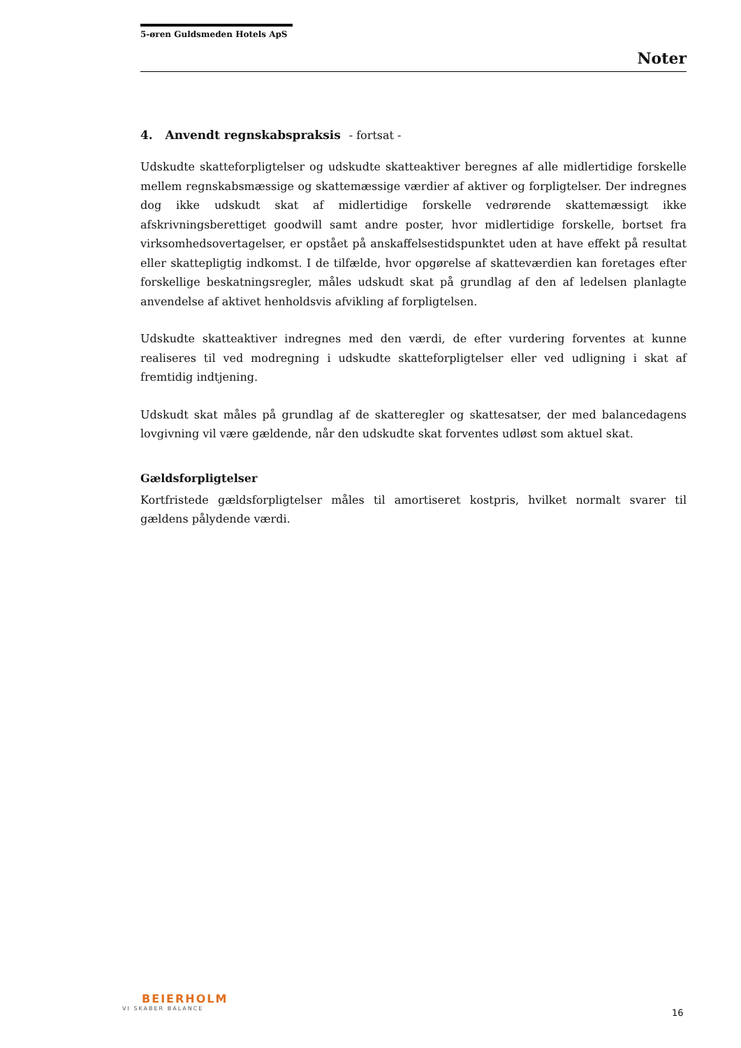5-øren Guldsmeden Hotels ApS
Noter
4. Anvendt regnskabspraksis - fortsat -
Udskudte skatteforpligtelser og udskudte skatteaktiver beregnes af alle midlertidige forskelle mellem regnskabsmæssige og skattemæssige værdier af aktiver og forpligtelser. Der indregnes dog ikke udskudt skat af midlertidige forskelle vedrørende skattemæssigt ikke afskrivningsberettiget goodwill samt andre poster, hvor midlertidige forskelle, bortset fra virksomhedsovertagelser, er opstået på anskaffelsestidspunktet uden at have effekt på resultat eller skattepligtig indkomst. I de tilfælde, hvor opgørelse af skatteværdien kan foretages efter forskellige beskatningsregler, måles udskudt skat på grundlag af den af ledelsen planlagte anvendelse af aktivet henholdsvis afvikling af forpligtelsen.
Udskudte skatteaktiver indregnes med den værdi, de efter vurdering forventes at kunne realiseres til ved modregning i udskudte skatteforpligtelser eller ved udligning i skat af fremtidig indtjening.
Udskudt skat måles på grundlag af de skatteregler og skattesatser, der med balancedagens lovgivning vil være gældende, når den udskudte skat forventes udløst som aktuel skat.
Gældsforpligtelser
Kortfristede gældsforpligtelser måles til amortiseret kostpris, hvilket normalt svarer til gældens pålydende værdi.
BEIERHOLM
VI SKABER BALANCE
16